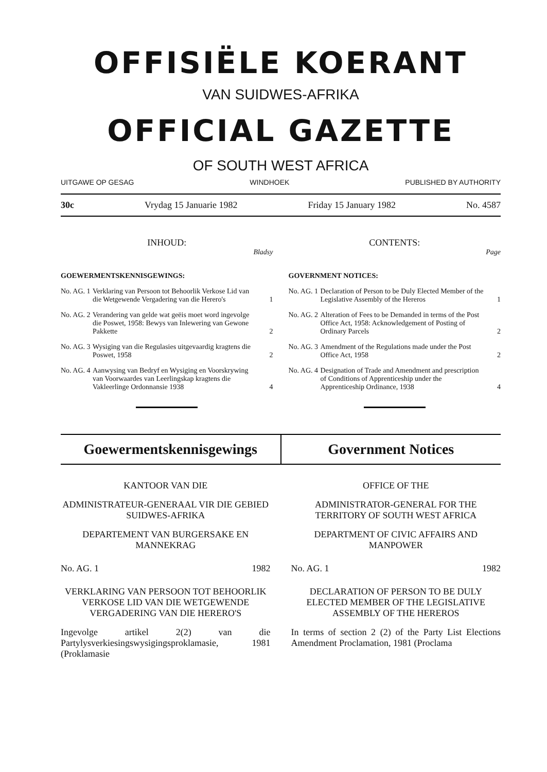OFFISIËLE KOERANT
VAN SUIDWES-AFRIKA
OFFICIAL GAZETTE
OF SOUTH WEST AFRICA
UITGAWE OP GESAG WINDHOEK PUBLISHED BY AUTHORITY
30c Vrydag 15 Januarie 1982 Friday 15 January 1982 No. 4587
INHOUD:
Bladsy
GOEWERMENTSKENNISGEWINGS:
No. AG. 1 Verklaring van Persoon tot Behoorlik Verkose Lid van die Wetgewende Vergadering van die Herero's 1
No. AG. 2 Verandering van gelde wat geëis moet word ingevolge die Poswet, 1958: Bewys van Inlewering van Gewone Pakkette 2
No. AG. 3 Wysiging van die Regulasies uitgevaardig kragtens die Poswet, 1958 2
No. AG. 4 Aanwysing van Bedryf en Wysiging en Voorskrywing van Voorwaardes van Leerlingskap kragtens die Vakleerlinge Ordonnansie 1938 4
CONTENTS:
Page
GOVERNMENT NOTICES:
No. AG. 1 Declaration of Person to be Duly Elected Member of the Legislative Assembly of the Hereros 1
No. AG. 2 Alteration of Fees to be Demanded in terms of the Post Office Act, 1958: Acknowledgement of Posting of Ordinary Parcels 2
No. AG. 3 Amendment of the Regulations made under the Post Office Act, 1958 2
No. AG. 4 Designation of Trade and Amendment and prescription of Conditions of Apprenticeship under the Apprenticeship Ordinance, 1938 4
Goewermentskennisgewings Government Notices
KANTOOR VAN DIE
ADMINISTRATEUR-GENERAAL VIR DIE GEBIED SUIDWES-AFRIKA
DEPARTEMENT VAN BURGERSAKE EN MANNEKRAG
No. AG. 1 1982
VERKLARING VAN PERSOON TOT BEHOORLIK VERKOSE LID VAN DIE WETGEWENDE VERGADERING VAN DIE HERERO'S
Ingevolge artikel 2(2) van die Partylysverkiesingswysigingsproklamasie, 1981 (Proklamasie
OFFICE OF THE
ADMINISTRATOR-GENERAL FOR THE TERRITORY OF SOUTH WEST AFRICA
DEPARTMENT OF CIVIC AFFAIRS AND MANPOWER
No. AG. 1 1982
DECLARATION OF PERSON TO BE DULY ELECTED MEMBER OF THE LEGISLATIVE ASSEMBLY OF THE HEREROS
In terms of section 2 (2) of the Party List Elections Amendment Proclamation, 1981 (Proclama